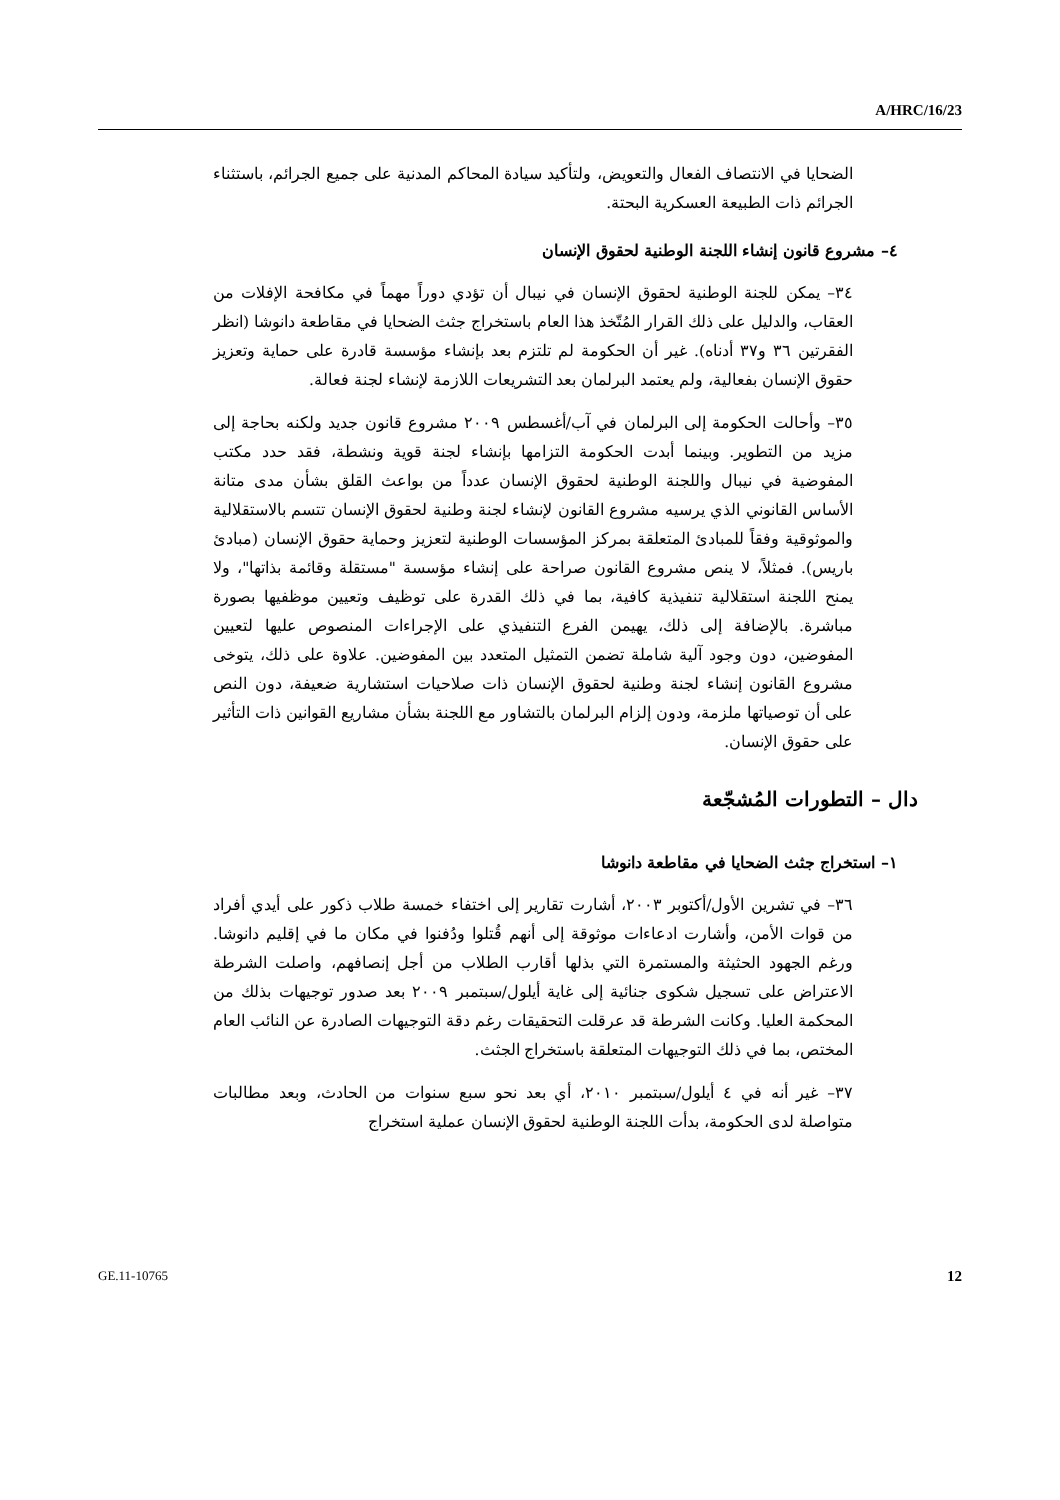A/HRC/16/23
الضحايا في الانتصاف الفعال والتعويض، ولتأكيد سيادة المحاكم المدنية على جميع الجرائم، باستثناء الجرائم ذات الطبيعة العسكرية البحتة.
٤– مشروع قانون إنشاء اللجنة الوطنية لحقوق الإنسان
٣٤– يمكن للجنة الوطنية لحقوق الإنسان في نيبال أن تؤدي دوراً مهماً في مكافحة الإفلات من العقاب، والدليل على ذلك القرار المُتّخذ هذا العام باستخراج جثث الضحايا في مقاطعة دانوشا (انظر الفقرتين ٣٦ و٣٧ أدناه). غير أن الحكومة لم تلتزم بعد بإنشاء مؤسسة قادرة على حماية وتعزيز حقوق الإنسان بفعالية، ولم يعتمد البرلمان بعد التشريعات اللازمة لإنشاء لجنة فعالة.
٣٥– وأحالت الحكومة إلى البرلمان في آب/أغسطس ٢٠٠٩ مشروع قانون جديد ولكنه بحاجة إلى مزيد من التطوير. وبينما أبدت الحكومة التزامها بإنشاء لجنة قوية ونشطة، فقد حدد مكتب المفوضية في نيبال واللجنة الوطنية لحقوق الإنسان عدداً من بواعث القلق بشأن مدى متانة الأساس القانوني الذي يرسيه مشروع القانون لإنشاء لجنة وطنية لحقوق الإنسان تتسم بالاستقلالية والموثوقية وفقاً للمبادئ المتعلقة بمركز المؤسسات الوطنية لتعزيز وحماية حقوق الإنسان (مبادئ باريس). فمثلاً، لا ينص مشروع القانون صراحة على إنشاء مؤسسة "مستقلة وقائمة بذاتها"، ولا يمنح اللجنة استقلالية تنفيذية كافية، بما في ذلك القدرة على توظيف وتعيين موظفيها بصورة مباشرة. بالإضافة إلى ذلك، يهيمن الفرع التنفيذي على الإجراءات المنصوص عليها لتعيين المفوضين، دون وجود آلية شاملة تضمن التمثيل المتعدد بين المفوضين. علاوة على ذلك، يتوخى مشروع القانون إنشاء لجنة وطنية لحقوق الإنسان ذات صلاحيات استشارية ضعيفة، دون النص على أن توصياتها ملزمة، ودون إلزام البرلمان بالتشاور مع اللجنة بشأن مشاريع القوانين ذات التأثير على حقوق الإنسان.
دال – التطورات المُشجّعة
١– استخراج جثث الضحايا في مقاطعة دانوشا
٣٦– في تشرين الأول/أكتوبر ٢٠٠٣، أشارت تقارير إلى اختفاء خمسة طلاب ذكور على أيدي أفراد من قوات الأمن، وأشارت ادعاءات موثوقة إلى أنهم قُتلوا ودُفنوا في مكان ما في إقليم دانوشا. ورغم الجهود الحثيثة والمستمرة التي بذلها أقارب الطلاب من أجل إنصافهم، واصلت الشرطة الاعتراض على تسجيل شكوى جنائية إلى غاية أيلول/سبتمبر ٢٠٠٩ بعد صدور توجيهات بذلك من المحكمة العليا. وكانت الشرطة قد عرقلت التحقيقات رغم دقة التوجيهات الصادرة عن النائب العام المختص، بما في ذلك التوجيهات المتعلقة باستخراج الجثث.
٣٧– غير أنه في ٤ أيلول/سبتمبر ٢٠١٠، أي بعد نحو سبع سنوات من الحادث، وبعد مطالبات متواصلة لدى الحكومة، بدأت اللجنة الوطنية لحقوق الإنسان عملية استخراج
GE.11-10765 12